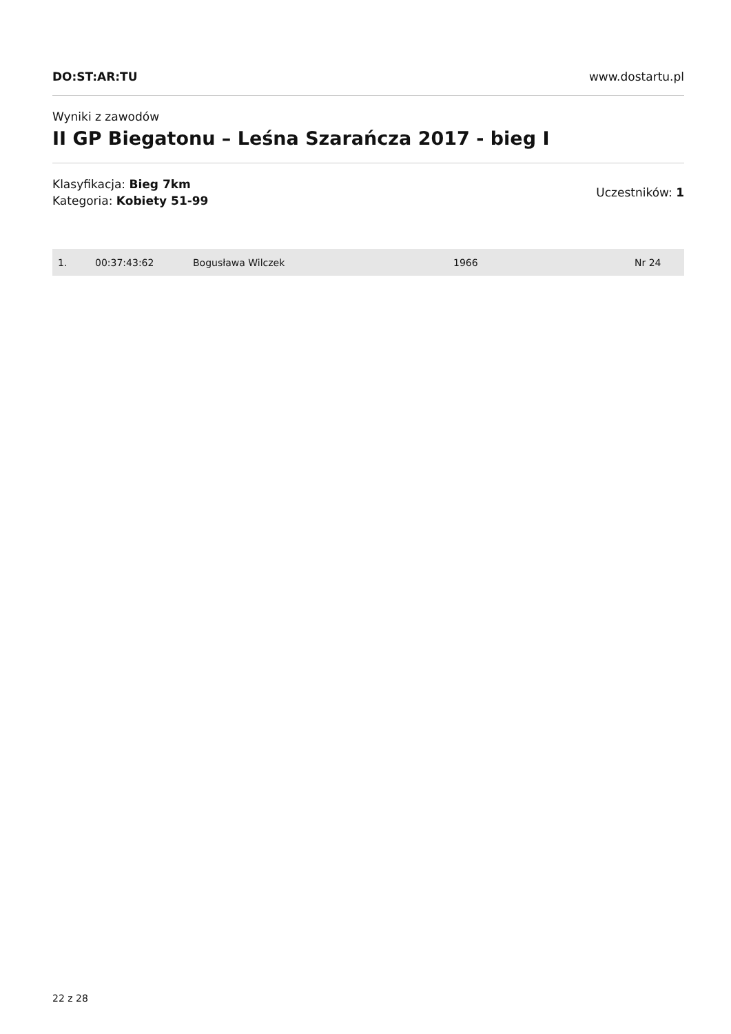DO:ST:AR:TU www.dostartu.pl
Wyniki z zawodów
II GP Biegatonu – Leśna Szarańcza 2017 - bieg I
Klasyfikacja: Bieg 7km
Kategoria: Kobiety 51-99
Uczestników: 1
| 1. | 00:37:43:62 | Bogusława Wilczek | 1966 | Nr 24 |
22 z 28